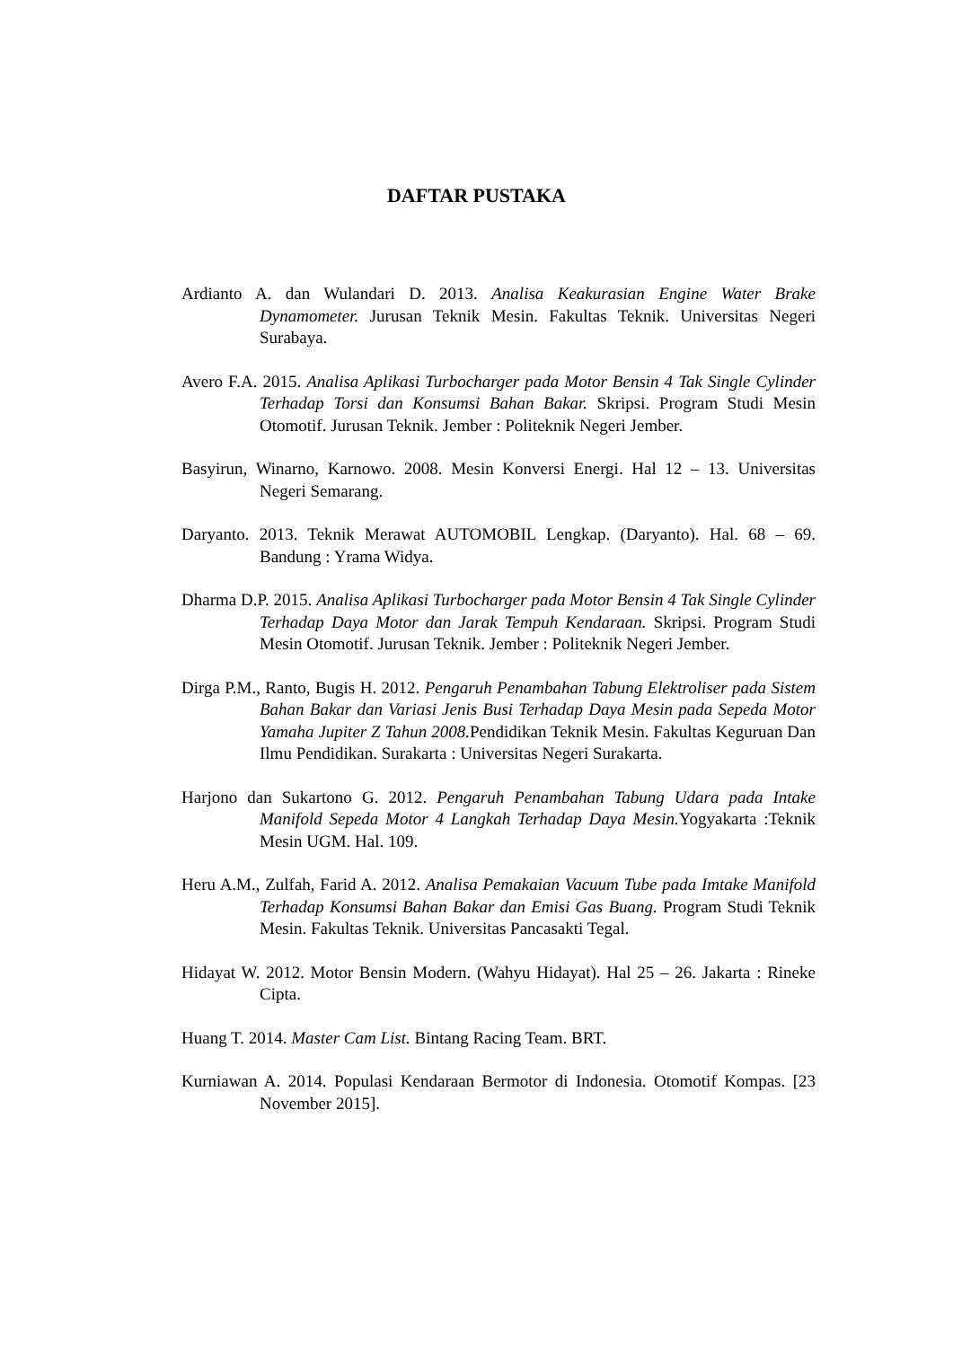DAFTAR PUSTAKA
Ardianto A. dan Wulandari D. 2013. Analisa Keakurasian Engine Water Brake Dynamometer. Jurusan Teknik Mesin. Fakultas Teknik. Universitas Negeri Surabaya.
Avero F.A. 2015. Analisa Aplikasi Turbocharger pada Motor Bensin 4 Tak Single Cylinder Terhadap Torsi dan Konsumsi Bahan Bakar. Skripsi. Program Studi Mesin Otomotif. Jurusan Teknik. Jember : Politeknik Negeri Jember.
Basyirun, Winarno, Karnowo. 2008. Mesin Konversi Energi. Hal 12 – 13. Universitas Negeri Semarang.
Daryanto. 2013. Teknik Merawat AUTOMOBIL Lengkap. (Daryanto). Hal. 68 – 69. Bandung : Yrama Widya.
Dharma D.P. 2015. Analisa Aplikasi Turbocharger pada Motor Bensin 4 Tak Single Cylinder Terhadap Daya Motor dan Jarak Tempuh Kendaraan. Skripsi. Program Studi Mesin Otomotif. Jurusan Teknik. Jember : Politeknik Negeri Jember.
Dirga P.M., Ranto, Bugis H. 2012. Pengaruh Penambahan Tabung Elektroliser pada Sistem Bahan Bakar dan Variasi Jenis Busi Terhadap Daya Mesin pada Sepeda Motor Yamaha Jupiter Z Tahun 2008. Pendidikan Teknik Mesin. Fakultas Keguruan Dan Ilmu Pendidikan. Surakarta : Universitas Negeri Surakarta.
Harjono dan Sukartono G. 2012. Pengaruh Penambahan Tabung Udara pada Intake Manifold Sepeda Motor 4 Langkah Terhadap Daya Mesin. Yogyakarta :Teknik Mesin UGM. Hal. 109.
Heru A.M., Zulfah, Farid A. 2012. Analisa Pemakaian Vacuum Tube pada Imtake Manifold Terhadap Konsumsi Bahan Bakar dan Emisi Gas Buang. Program Studi Teknik Mesin. Fakultas Teknik. Universitas Pancasakti Tegal.
Hidayat W. 2012. Motor Bensin Modern. (Wahyu Hidayat). Hal 25 – 26. Jakarta : Rineke Cipta.
Huang T. 2014. Master Cam List. Bintang Racing Team. BRT.
Kurniawan A. 2014. Populasi Kendaraan Bermotor di Indonesia. Otomotif Kompas. [23 November 2015].